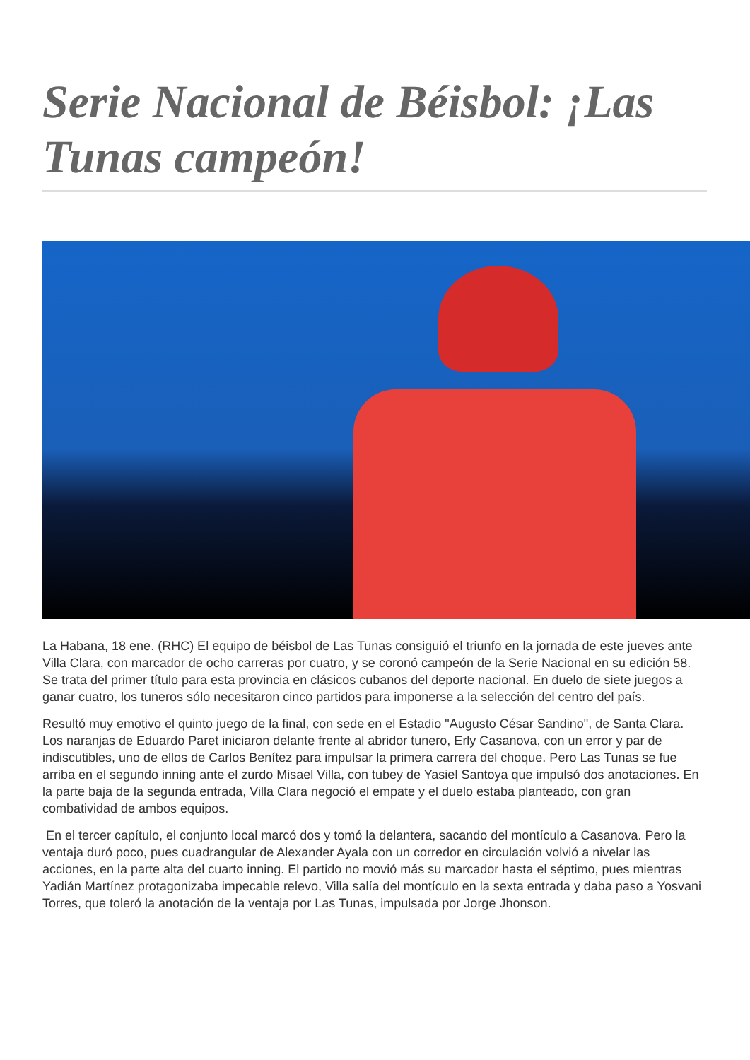Serie Nacional de Béisbol: ¡Las Tunas campeón!
La Habana, 18 ene. (RHC) El equipo de béisbol de Las Tunas consiguió el triunfo en la jornada de este jueves ante Villa Clara, con marcador de ocho carreras por cuatro, y se coronó campeón de la Serie Nacional en su edición 58. Se trata del primer título para esta provincia en clásicos cubanos del deporte nacional. En duelo de siete juegos a ganar cuatro, los tuneros sólo necesitaron cinco partidos para imponerse a la selección del centro del país.
Resultó muy emotivo el quinto juego de la final, con sede en el Estadio "Augusto César Sandino", de Santa Clara. Los naranjas de Eduardo Paret iniciaron delante frente al abridor tunero, Erly Casanova, con un error y par de indiscutibles, uno de ellos de Carlos Benítez para impulsar la primera carrera del choque. Pero Las Tunas se fue arriba en el segundo inning ante el zurdo Misael Villa, con tubey de Yasiel Santoya que impulsó dos anotaciones. En la parte baja de la segunda entrada, Villa Clara negoció el empate y el duelo estaba planteado, con gran combatividad de ambos equipos.
En el tercer capítulo, el conjunto local marcó dos y tomó la delantera, sacando del montículo a Casanova. Pero la ventaja duró poco, pues cuadrangular de Alexander Ayala con un corredor en circulación volvió a nivelar las acciones, en la parte alta del cuarto inning. El partido no movió más su marcador hasta el séptimo, pues mientras Yadián Martínez protagonizaba impecable relevo, Villa salía del montículo en la sexta entrada y daba paso a Yosvani Torres, que toleró la anotación de la ventaja por Las Tunas, impulsada por Jorge Jhonson.